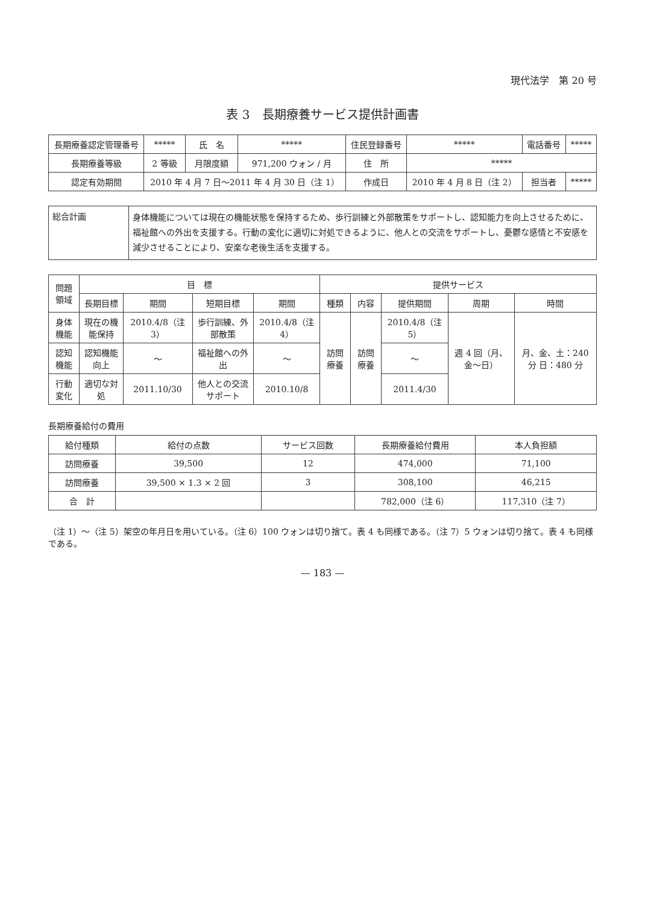現代法学　第 20 号
表 3　長期療養サービス提供計画書
| 長期療養認定管理番号 | ***** | 氏 名 | ***** | 住民登録番号 | ***** | 電話番号 | ***** |
| 長期療養等級 | 2 等級 | 月限度額 | 971,200 ウォン / 月 | 住 所 | ***** | | |
| 認定有効期間 | 2010 年 4 月 7 日〜2011 年 4 月 30 日（注 1） | | | 作成日 | 2010 年 4 月 8 日（注 2） | 担当者 | ***** |
総合計画
身体機能については現在の機能状態を保持するため、歩行訓練と外部散策をサポートし、認知能力を向上させるために、福祉館への外出を支援する。行動の変化に適切に対処できるように、他人との交流をサポートし、憂鬱な感情と不安感を減少させることにより、安楽な老後生活を支援する。
| 問題領域 | 目 標 | | | | 提供サービス | | | | |
| --- | --- | --- | --- | --- | --- | --- | --- | --- | --- |
| | 長期目標 | 期間 | 短期目標 | 期間 | 種類 | 内容 | 提供期間 | 周期 | 時間 |
| 身体機能 | 現在の機能保持 | 2010.4/8（注 3） | 歩行訓練、外部散策 | 2010.4/8（注 4） | 訪問療養 | 訪問療養 | 2010.4/8（注 5） | 週 4 回（月、金〜日） | 月、金、土：240 分 日：480 分 |
| 認知機能 | 認知機能向上 | 〜 | 福祉館への外出 | 〜 | | | 〜 | | |
| 行動変化 | 適切な対処 | 2011.10/30 | 他人との交流サポート | 2010.10/8 | | | 2011.4/30 | | |
長期療養給付の費用
| 給付種類 | 給付の点数 | サービス回数 | 長期療養給付費用 | 本人負担額 |
| --- | --- | --- | --- | --- |
| 訪問療養 | 39,500 | 12 | 474,000 | 71,100 |
| 訪問療養 | 39,500 × 1.3 × 2 回 | 3 | 308,100 | 46,215 |
| 合 計 | | | 782,000（注 6） | 117,310（注 7） |
（注 1）〜（注 5）架空の年月日を用いている。（注 6）100 ウォンは切り捨て。表 4 も同様である。（注 7）5 ウォンは切り捨て。表 4 も同様である。
— 183 —